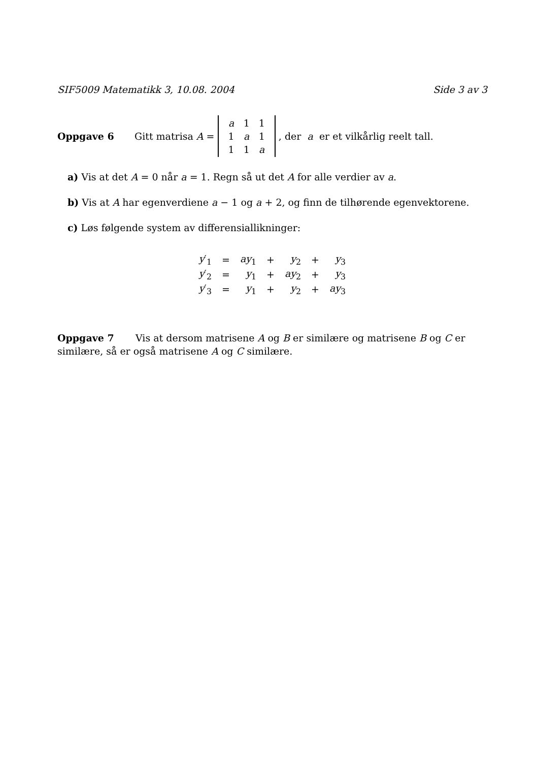SIF5009 Matematikk 3, 10.08. 2004 Side 3 av 3
Oppgave 6 Gitt matrisa A =
| a | 1 | 1 |
| 1 | a | 1 |
| 1 | 1 | a |
, der a er et vilkårlig reelt tall.
a) Vis at det A = 0 når a = 1. Regn så ut det A for alle verdier av a.
b) Vis at A har egenverdiene a − 1 og a + 2, og finn de tilhørende egenvektorene.
c) Løs følgende system av differensiallikninger:
| y ′<sub>1</sub> | = | ay<sub>1</sub> | + | y<sub>2</sub> | + | y<sub>3</sub> |
| y ′<sub>2</sub> | = | y<sub>1</sub> | + | ay<sub>2</sub> | + | y<sub>3</sub> |
| y ′<sub>3</sub> | = | y<sub>1</sub> | + | y<sub>2</sub> | + | ay<sub>3</sub> |
Oppgave 7 Vis at dersom matrisene A og B er similære og matrisene B og C er similære, så er også matrisene A og C similære.